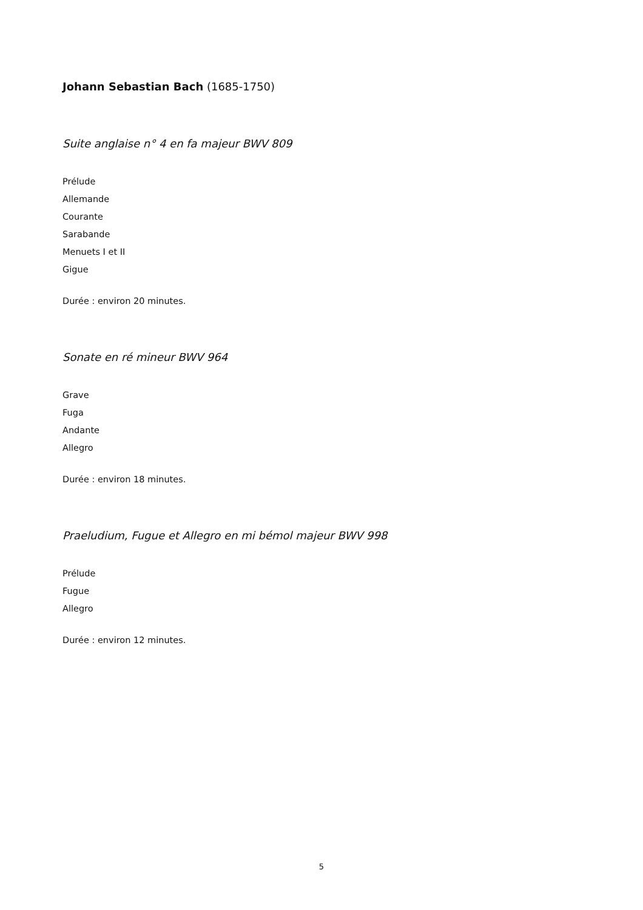Johann Sebastian Bach (1685-1750)
Suite anglaise n° 4 en fa majeur BWV 809
Prélude
Allemande
Courante
Sarabande
Menuets I et II
Gigue
Durée : environ 20 minutes.
Sonate en ré mineur BWV 964
Grave
Fuga
Andante
Allegro
Durée : environ 18 minutes.
Praeludium, Fugue et Allegro en mi bémol majeur BWV 998
Prélude
Fugue
Allegro
Durée : environ 12 minutes.
5